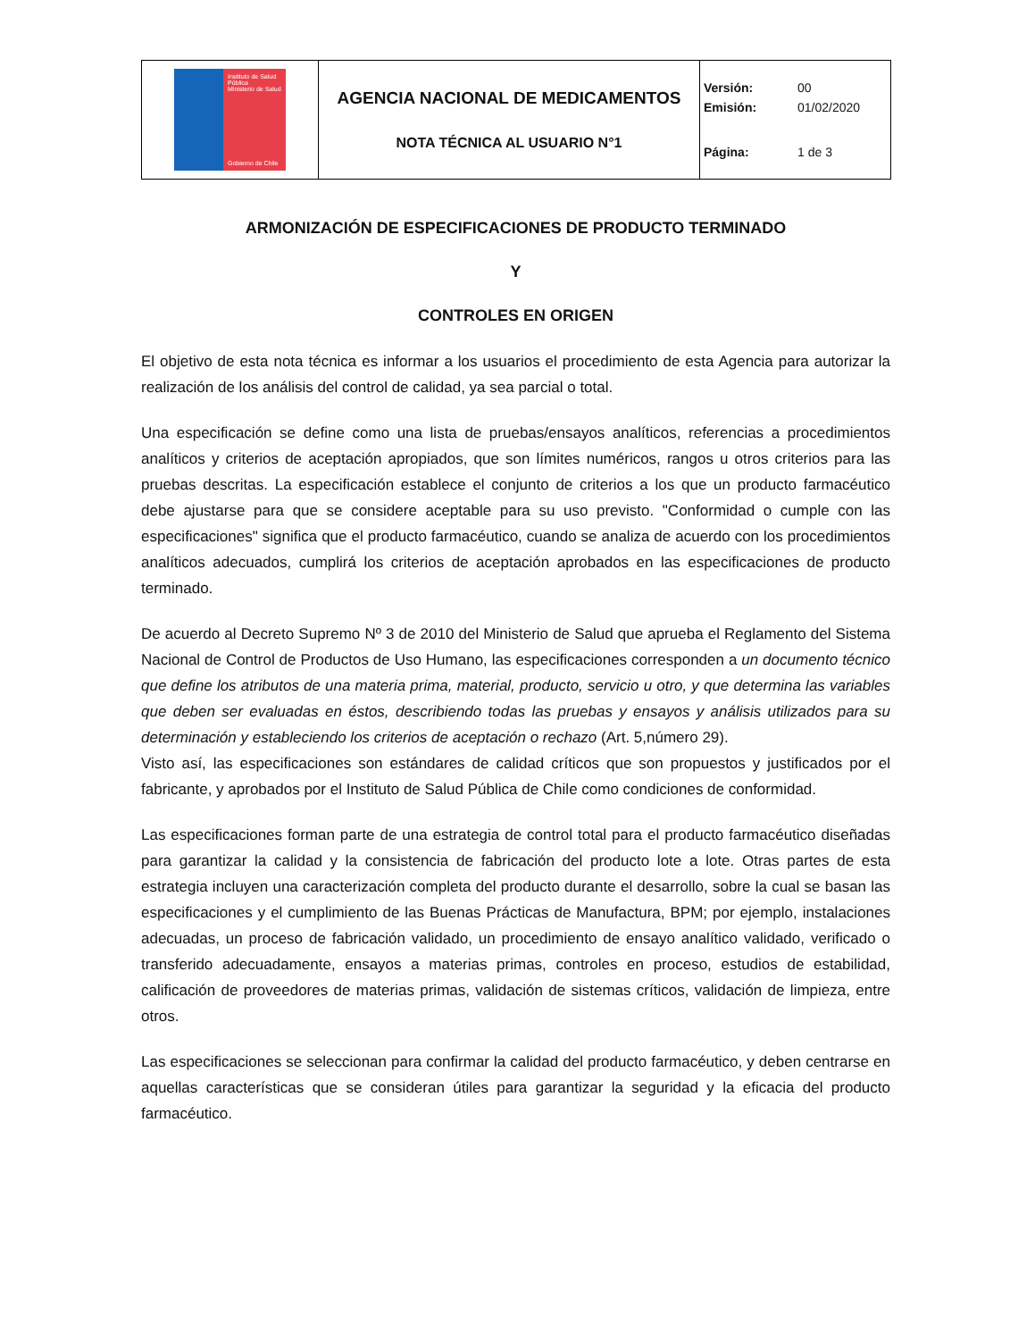| Instituto de Salud Pública Ministerio de Salud Gobierno de Chile | AGENCIA NACIONAL DE MEDICAMENTOS NOTA TÉCNICA AL USUARIO N°1 | Versión: 00 Emisión: 01/02/2020 Página: 1 de 3 |
ARMONIZACIÓN DE ESPECIFICACIONES DE PRODUCTO TERMINADO
Y
CONTROLES EN ORIGEN
El objetivo de esta nota técnica es informar a los usuarios el procedimiento de esta Agencia para autorizar la realización de los análisis del control de calidad, ya sea parcial o total.
Una especificación se define como una lista de pruebas/ensayos analíticos, referencias a procedimientos analíticos y criterios de aceptación apropiados, que son límites numéricos, rangos u otros criterios para las pruebas descritas. La especificación establece el conjunto de criterios a los que un producto farmacéutico debe ajustarse para que se considere aceptable para su uso previsto. "Conformidad o cumple con las especificaciones" significa que el producto farmacéutico, cuando se analiza de acuerdo con los procedimientos analíticos adecuados, cumplirá los criterios de aceptación aprobados en las especificaciones de producto terminado.
De acuerdo al Decreto Supremo Nº 3 de 2010 del Ministerio de Salud que aprueba el Reglamento del Sistema Nacional de Control de Productos de Uso Humano, las especificaciones corresponden a un documento técnico que define los atributos de una materia prima, material, producto, servicio u otro, y que determina las variables que deben ser evaluadas en éstos, describiendo todas las pruebas y ensayos y análisis utilizados para su determinación y estableciendo los criterios de aceptación o rechazo (Art. 5,número 29).
Visto así, las especificaciones son estándares de calidad críticos que son propuestos y justificados por el fabricante, y aprobados por el Instituto de Salud Pública de Chile como condiciones de conformidad.
Las especificaciones forman parte de una estrategia de control total para el producto farmacéutico diseñadas para garantizar la calidad y la consistencia de fabricación del producto lote a lote. Otras partes de esta estrategia incluyen una caracterización completa del producto durante el desarrollo, sobre la cual se basan las especificaciones y el cumplimiento de las Buenas Prácticas de Manufactura, BPM; por ejemplo, instalaciones adecuadas, un proceso de fabricación validado, un procedimiento de ensayo analítico validado, verificado o transferido adecuadamente, ensayos a materias primas, controles en proceso, estudios de estabilidad, calificación de proveedores de materias primas, validación de sistemas críticos, validación de limpieza, entre otros.
Las especificaciones se seleccionan para confirmar la calidad del producto farmacéutico, y deben centrarse en aquellas características que se consideran útiles para garantizar la seguridad y la eficacia del producto farmacéutico.